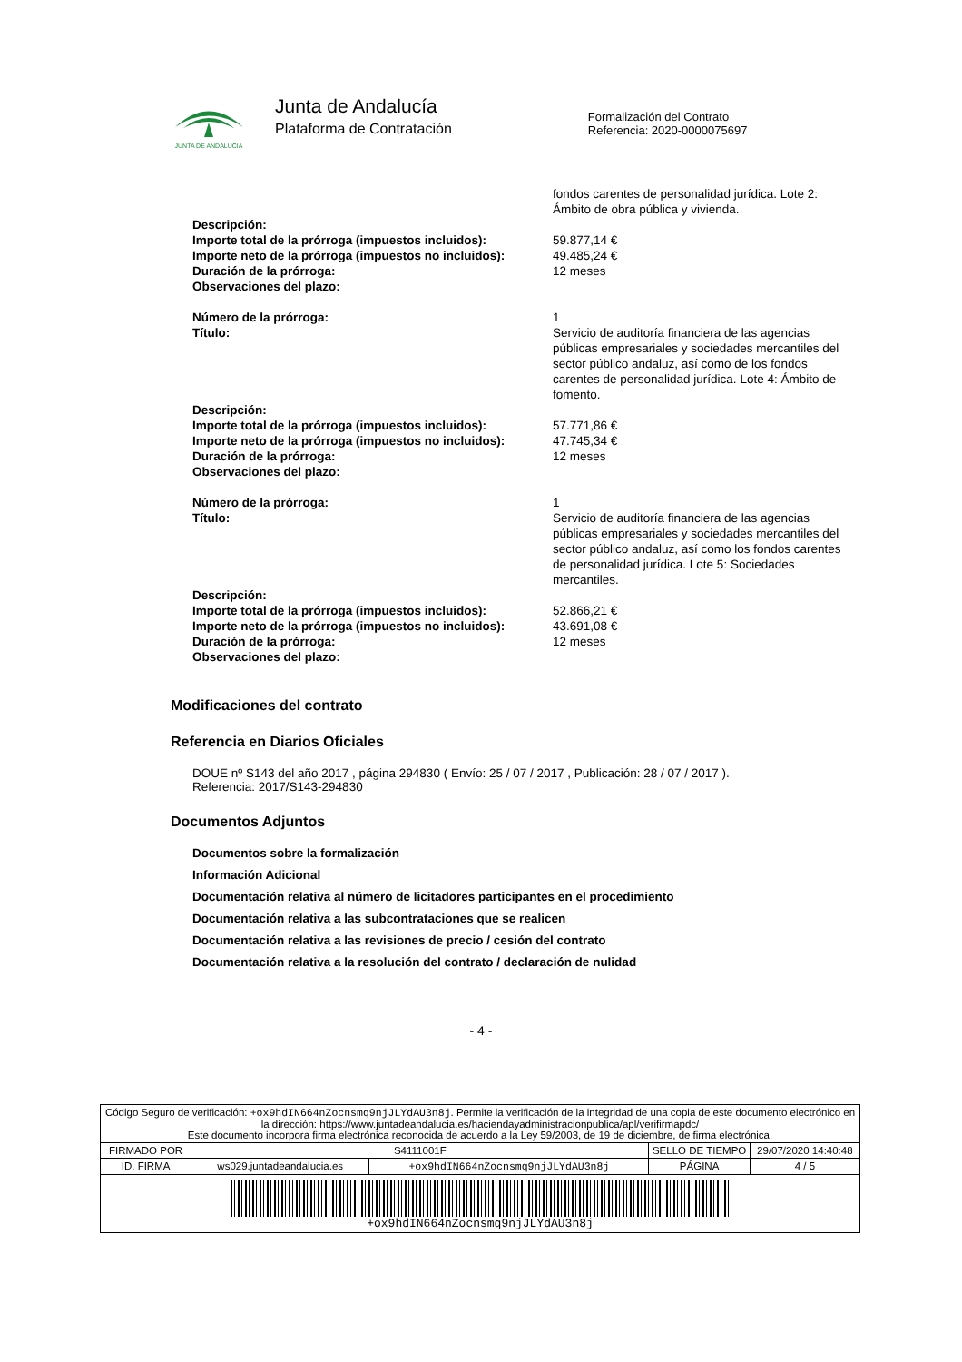JUNTA DE ANDALUCIA
Junta de Andalucía
Plataforma de Contratación
Formalización del Contrato
Referencia: 2020-0000075697
| | fondos carentes de personalidad jurídica. Lote 2: Ámbito de obra pública y vivienda. |
| Descripción: | |
| Importe total de la prórroga (impuestos incluidos): | 59.877,14 € |
| Importe neto de la prórroga (impuestos no incluidos): | 49.485,24 € |
| Duración de la prórroga: | 12 meses |
| Observaciones del plazo: | |
| Número de la prórroga: | 1 |
| Título: | Servicio de auditoría financiera de las agencias públicas empresariales y sociedades mercantiles del sector público andaluz, así como de los fondos carentes de personalidad jurídica. Lote 4: Ámbito de fomento. |
| Descripción: | |
| Importe total de la prórroga (impuestos incluidos): | 57.771,86 € |
| Importe neto de la prórroga (impuestos no incluidos): | 47.745,34 € |
| Duración de la prórroga: | 12 meses |
| Observaciones del plazo: | |
| Número de la prórroga: | 1 |
| Título: | Servicio de auditoría financiera de las agencias públicas empresariales y sociedades mercantiles del sector público andaluz, así como los fondos carentes de personalidad jurídica. Lote 5: Sociedades mercantiles. |
| Descripción: | |
| Importe total de la prórroga (impuestos incluidos): | 52.866,21 € |
| Importe neto de la prórroga (impuestos no incluidos): | 43.691,08 € |
| Duración de la prórroga: | 12 meses |
| Observaciones del plazo: | |
Modificaciones del contrato
Referencia en Diarios Oficiales
DOUE nº S143 del año 2017 , página 294830 ( Envío: 25 / 07 / 2017 , Publicación: 28 / 07 / 2017 ).
Referencia: 2017/S143-294830
Documentos Adjuntos
Documentos sobre la formalización
Información Adicional
Documentación relativa al número de licitadores participantes en el procedimiento
Documentación relativa a las subcontrataciones que se realicen
Documentación relativa a las revisiones de precio / cesión del contrato
Documentación relativa a la resolución del contrato / declaración de nulidad
- 4 -
| Código Seguro de verificación: +ox9hdIN664nZocnsmq9njJLYdAU3n8j . Permite la verificación de la integridad de una copia de este documento electrónico en la dirección: https://www.juntadeandalucia.es/haciendayadministracionpublica/apl/verifirmapdc/ Este documento incorpora firma electrónica reconocida de acuerdo a la Ley 59/2003, de 19 de diciembre, de firma electrónica. | | | | |
| FIRMADO POR | S4111001F | | SELLO DE TIEMPO | 29/07/2020 14:40:48 |
| ID. FIRMA | ws029.juntadeandalucia.es | +ox9hdIN664nZocnsmq9njJLYdAU3n8j | PÁGINA | 4 / 5 |
| +ox9hdIN664nZocnsmq9njJLYdAU3n8j | | | | |